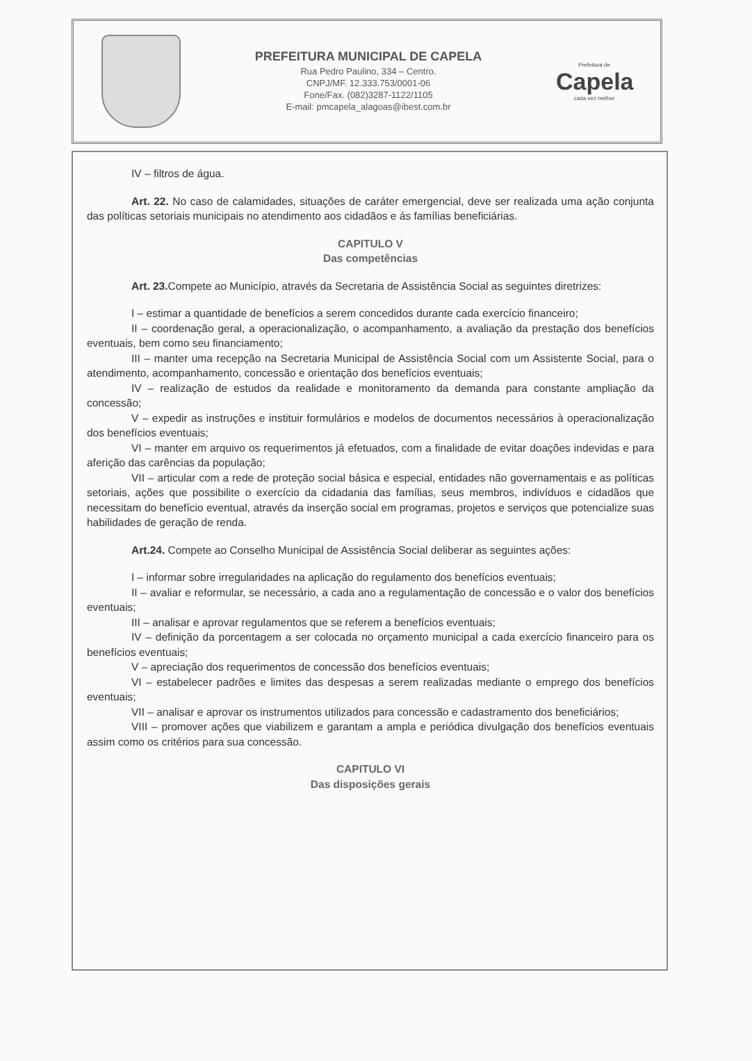PREFEITURA MUNICIPAL DE CAPELA
Rua Pedro Paulino, 334 – Centro.
CNPJ/MF. 12.333.753/0001-06
Fone/Fax. (082)3287-1122/1105
E-mail: pmcapela_alagoas@ibest.com.br
Prefeitura de
Capela
cada vez melhor
IV – filtros de água.
Art. 22. No caso de calamidades, situações de caráter emergencial, deve ser realizada uma ação conjunta das políticas setoriais municipais no atendimento aos cidadãos e ás famílias beneficiárias.
CAPITULO V
Das competências
Art. 23. Compete ao Município, através da Secretaria de Assistência Social as seguintes diretrizes:
I – estimar a quantidade de benefícios a serem concedidos durante cada exercício financeiro;
II – coordenação geral, a operacionalização, o acompanhamento, a avaliação da prestação dos benefícios eventuais, bem como seu financiamento;
III – manter uma recepção na Secretaria Municipal de Assistência Social com um Assistente Social, para o atendimento, acompanhamento, concessão e orientação dos benefícios eventuais;
IV – realização de estudos da realidade e monitoramento da demanda para constante ampliação da concessão;
V – expedir as instruções e instituir formulários e modelos de documentos necessários à operacionalização dos benefícios eventuais;
VI – manter em arquivo os requerimentos já efetuados, com a finalidade de evitar doações indevidas e para aferição das carências da população;
VII – articular com a rede de proteção social básica e especial, entidades não governamentais e as políticas setoriais, ações que possibilite o exercício da cidadania das famílias, seus membros, indivíduos e cidadãos que necessitam do benefício eventual, através da inserção social em programas, projetos e serviços que potencialize suas habilidades de geração de renda.
Art.24. Compete ao Conselho Municipal de Assistência Social deliberar as seguintes ações:
I – informar sobre irregularidades na aplicação do regulamento dos benefícios eventuais;
II – avaliar e reformular, se necessário, a cada ano a regulamentação de concessão e o valor dos benefícios eventuais;
III – analisar e aprovar regulamentos que se referem a benefícios eventuais;
IV – definição da porcentagem a ser colocada no orçamento municipal a cada exercício financeiro para os benefícios eventuais;
V – apreciação dos requerimentos de concessão dos benefícios eventuais;
VI – estabelecer padrões e limites das despesas a serem realizadas mediante o emprego dos benefícios eventuais;
VII – analisar e aprovar os instrumentos utilizados para concessão e cadastramento dos beneficiários;
VIII – promover ações que viabilizem e garantam a ampla e periódica divulgação dos benefícios eventuais assim como os critérios para sua concessão.
CAPITULO VI
Das disposições gerais